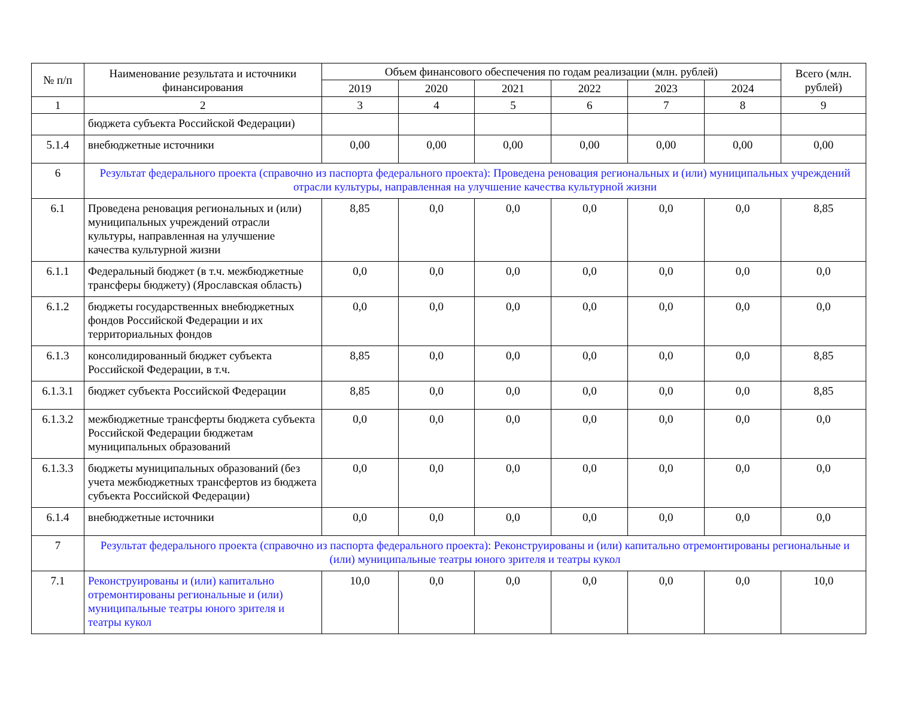| № п/п | Наименование результата и источники финансирования | Объем финансового обеспечения по годам реализации (млн. рублей) | | | | | | Всего (млн. рублей) |
| --- | --- | --- | --- | --- | --- | --- | --- | --- |
| | | 2019 | 2020 | 2021 | 2022 | 2023 | 2024 | |
| 1 | 2 | 3 | 4 | 5 | 6 | 7 | 8 | 9 |
| | бюджета субъекта Российской Федерации) | | | | | | | |
| 5.1.4 | внебюджетные источники | 0,00 | 0,00 | 0,00 | 0,00 | 0,00 | 0,00 | 0,00 |
| 6 | Результат федерального проекта (справочно из паспорта федерального проекта): Проведена реновация региональных и (или) муниципальных учреждений отрасли культуры, направленная на улучшение качества культурной жизни | | | | | | | |
| 6.1 | Проведена реновация региональных и (или) муниципальных учреждений отрасли культуры, направленная на улучшение качества культурной жизни | 8,85 | 0,0 | 0,0 | 0,0 | 0,0 | 0,0 | 8,85 |
| 6.1.1 | Федеральный бюджет (в т.ч. межбюджетные трансферы бюджету) (Ярославская область) | 0,0 | 0,0 | 0,0 | 0,0 | 0,0 | 0,0 | 0,0 |
| 6.1.2 | бюджеты государственных внебюджетных фондов Российской Федерации и их территориальных фондов | 0,0 | 0,0 | 0,0 | 0,0 | 0,0 | 0,0 | 0,0 |
| 6.1.3 | консолидированный бюджет субъекта Российской Федерации, в т.ч. | 8,85 | 0,0 | 0,0 | 0,0 | 0,0 | 0,0 | 8,85 |
| 6.1.3.1 | бюджет субъекта Российской Федерации | 8,85 | 0,0 | 0,0 | 0,0 | 0,0 | 0,0 | 8,85 |
| 6.1.3.2 | межбюджетные трансферты бюджета субъекта Российской Федерации бюджетам муниципальных образований | 0,0 | 0,0 | 0,0 | 0,0 | 0,0 | 0,0 | 0,0 |
| 6.1.3.3 | бюджеты муниципальных образований (без учета межбюджетных трансфертов из бюджета субъекта Российской Федерации) | 0,0 | 0,0 | 0,0 | 0,0 | 0,0 | 0,0 | 0,0 |
| 6.1.4 | внебюджетные источники | 0,0 | 0,0 | 0,0 | 0,0 | 0,0 | 0,0 | 0,0 |
| 7 | Результат федерального проекта (справочно из паспорта федерального проекта): Реконструированы и (или) капитально отремонтированы региональные и (или) муниципальные театры юного зрителя и театры кукол | | | | | | | |
| 7.1 | Реконструированы и (или) капитально отремонтированы региональные и (или) муниципальные театры юного зрителя и театры кукол | 10,0 | 0,0 | 0,0 | 0,0 | 0,0 | 0,0 | 10,0 |